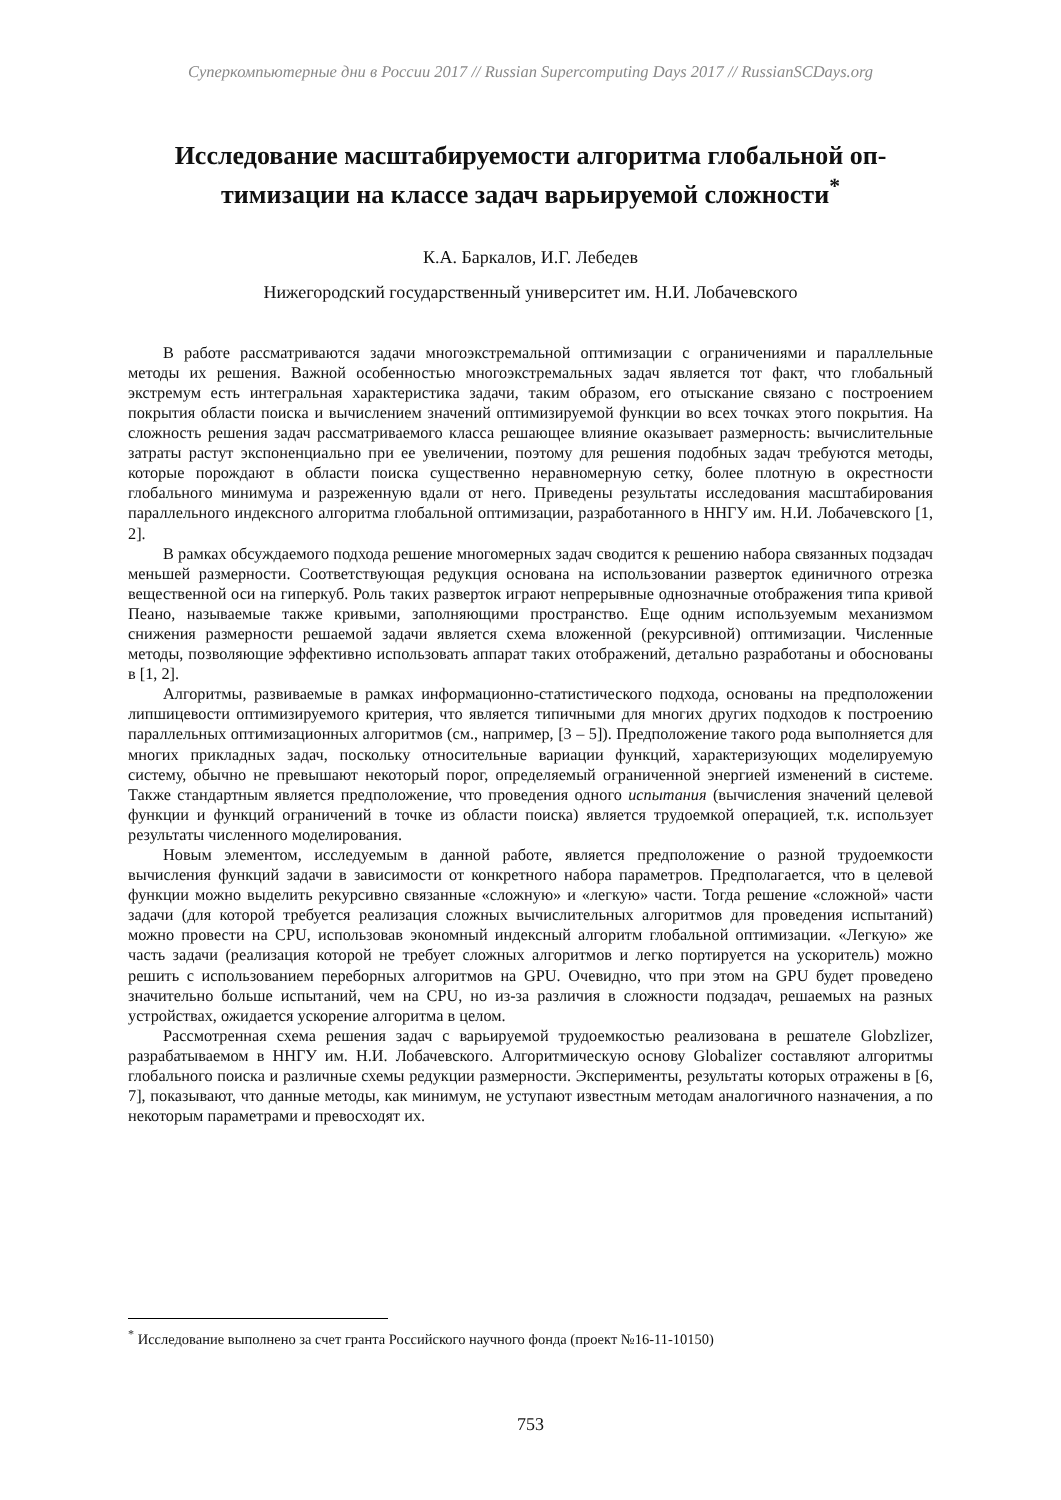Суперкомпьютерные дни в России 2017 // Russian Supercomputing Days 2017 // RussianSCDays.org
Исследование масштабируемости алгоритма глобальной оп-тимизации на классе задач варьируемой сложности<sup>*</sup>
К.А. Баркалов, И.Г. Лебедев
Нижегородский государственный университет им. Н.И. Лобачевского
В работе рассматриваются задачи многоэкстремальной оптимизации с ограничениями и параллельные методы их решения. Важной особенностью многоэкстремальных задач является тот факт, что глобальный экстремум есть интегральная характеристика задачи, таким образом, его отыскание связано с построением покрытия области поиска и вычислением значений оптимизируемой функции во всех точках этого покрытия. На сложность решения задач рассматриваемого класса решающее влияние оказывает размерность: вычислительные затраты растут экспоненциально при ее увеличении, поэтому для решения подобных задач требуются методы, которые порождают в области поиска существенно неравномерную сетку, более плотную в окрестности глобального минимума и разреженную вдали от него. Приведены результаты исследования масштабирования параллельного индексного алгоритма глобальной оптимизации, разработанного в ННГУ им. Н.И. Лобачевского [1, 2].
В рамках обсуждаемого подхода решение многомерных задач сводится к решению набора связанных подзадач меньшей размерности. Соответствующая редукция основана на использовании разверток единичного отрезка вещественной оси на гиперкуб. Роль таких разверток играют непрерывные однозначные отображения типа кривой Пеано, называемые также кривыми, заполняющими пространство. Еще одним используемым механизмом снижения размерности решаемой задачи является схема вложенной (рекурсивной) оптимизации. Численные методы, позволяющие эффективно использовать аппарат таких отображений, детально разработаны и обоснованы в [1, 2].
Алгоритмы, развиваемые в рамках информационно-статистического подхода, основаны на предположении липшицевости оптимизируемого критерия, что является типичными для многих других подходов к построению параллельных оптимизационных алгоритмов (см., например, [3 – 5]). Предположение такого рода выполняется для многих прикладных задач, поскольку относительные вариации функций, характеризующих моделируемую систему, обычно не превышают некоторый порог, определяемый ограниченной энергией изменений в системе. Также стандартным является предположение, что проведения одного испытания (вычисления значений целевой функции и функций ограничений в точке из области поиска) является трудоемкой операцией, т.к. использует результаты численного моделирования.
Новым элементом, исследуемым в данной работе, является предположение о разной трудоемкости вычисления функций задачи в зависимости от конкретного набора параметров. Предполагается, что в целевой функции можно выделить рекурсивно связанные «сложную» и «легкую» части. Тогда решение «сложной» части задачи (для которой требуется реализация сложных вычислительных алгоритмов для проведения испытаний) можно провести на CPU, использовав экономный индексный алгоритм глобальной оптимизации. «Легкую» же часть задачи (реализация которой не требует сложных алгоритмов и легко портируется на ускоритель) можно решить с использованием переборных алгоритмов на GPU. Очевидно, что при этом на GPU будет проведено значительно больше испытаний, чем на CPU, но из-за различия в сложности подзадач, решаемых на разных устройствах, ожидается ускорение алгоритма в целом.
Рассмотренная схема решения задач с варьируемой трудоемкостью реализована в решателе Globzlizer, разрабатываемом в ННГУ им. Н.И. Лобачевского. Алгоритмическую основу Globalizer составляют алгоритмы глобального поиска и различные схемы редукции размерности. Эксперименты, результаты которых отражены в [6, 7], показывают, что данные методы, как минимум, не уступают известным методам аналогичного назначения, а по некоторым параметрами и превосходят их.
<sup>*</sup> Исследование выполнено за счет гранта Российского научного фонда (проект №16-11-10150)
753